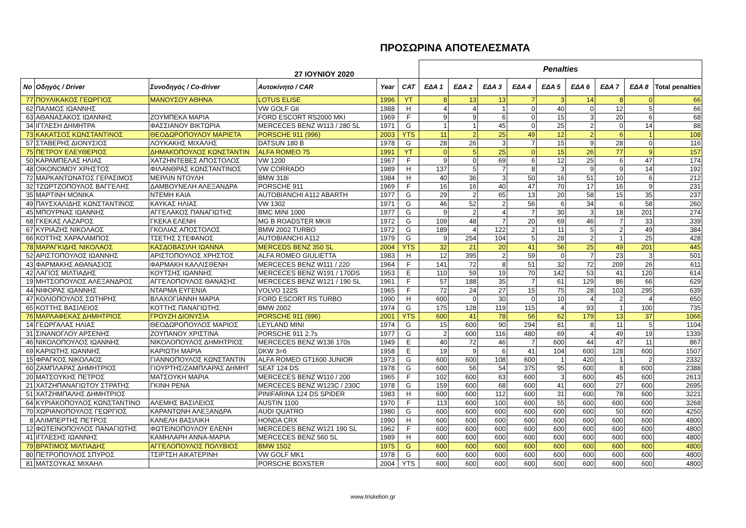ΠΡΟΣΩΡΙΝΑ ΑΠΟΤΕΛΕΣΜΑΤΑ
| 27 ΙΟΥΝΙΟΥ 2020 | | | | | | Penalties | | | | | | | | |
| No | Οδηγός / Driver | Συνοδηγός / Co-driver | Αυτοκίνητο / CAR | Year | CAT | ΕΔΑ 1 | ΕΔΑ 2 | ΕΔΑ 3 | ΕΔΑ 4 | ΕΔΑ 5 | ΕΔΑ 6 | ΕΔΑ 7 | ΕΔΑ 8 | Total penalties |
| 77 | ΠΟΥΛΙΚΑΚΟΣ ΓΕΩΡΓΙΟΣ | ΜΑΝΟΥΣΟΥ ΑΘΗΝΑ | LOTUS ELISE | 1996 | YT | 8 | 13 | 13 | 7 | 3 | 14 | 8 | 0 | 66 |
| 62 | ΠΑΛΜΟΣ ΙΩΑΝΝΗΣ | | VW GOLF Gti | 1988 | H | 4 | 4 | 1 | 0 | 40 | 0 | 12 | 5 | 66 |
| 63 | ΑΘΑΝΑΣΑΚΟΣ ΙΩΑΝΝΗΣ | ΖΟΥΜΠΕΚΑ ΜΑΡΙΑ | FORD ESCORT RS2000 MKI | 1969 | F | 9 | 9 | 6 | 0 | 15 | 3 | 20 | 6 | 68 |
| 34 | ΙΓΓΛΕΣΗ ΔΗΜΗΤΡΑ | ΦΑΣΣΙΑΝΟΥ ΒΙΚΤΩΡΙΑ | MERCECES BENZ W113 / 280 SL | 1971 | G | 1 | 1 | 45 | 0 | 25 | 2 | 0 | 14 | 88 |
| 73 | ΚΑΚΑΤΣΟΣ ΚΩΝΣΤΑΝΤΙΝΟΣ | ΘΕΟΔΩΡΟΠΟΥΛΟΥ ΜΑΡΙΕΤΑ | PORSCHE 911 (996) | 2003 | YTS | 11 | 2 | 25 | 49 | 12 | 2 | 6 | 1 | 108 |
| 57 | ΣΤΑΒΕΡΗΣ ΔΙΟΝΥΣΙΟΣ | ΛΟΥΚΑΚΗΣ ΜΙΧΑΛΗΣ | DATSUN 180 B | 1978 | G | 28 | 26 | 3 | 7 | 15 | 9 | 28 | 0 | 116 |
| 75 | ΠΕΤΡΟΥ ΕΛΕΥΘΕΡΙΟΣ | ΔΗΜΑΚΌΠΟΥΛΟΣ ΚΩΝΣΤΑΝΤΙΝ | ALFA ROMEO 75 | 1991 | YT | 0 | 5 | 25 | 0 | 15 | 26 | 77 | 9 | 157 |
| 50 | ΚΑΡΑΜΠΕΛΑΣ ΗΛΙΑΣ | ΧΑΤΖΗΝΤΕΒΕΣ ΑΠΟΣΤΟΛΟΣ | VW 1200 | 1967 | F | 9 | 0 | 69 | 6 | 12 | 25 | 6 | 47 | 174 |
| 48 | ΟΙΚΟΝΟΜΟΥ ΧΡΗΣΤΟΣ | ΦΙΛΑΝΘΡΑΣ ΚΩΝΣΤΑΝΤΙΝΟΣ | VW CORRADO | 1989 | H | 137 | 5 | 7 | 8 | 3 | 9 | 9 | 14 | 192 |
| 72 | ΜΑΡΚΑΝΤΩΝΑΤΟΣ ΓΕΡΑΣΙΜΟΣ | ΜΕΡΛΙΝ ΝΤΟΥΛΗ | BMW 318i | 1984 | H | 40 | 36 | 3 | 50 | 16 | 51 | 10 | 6 | 212 |
| 32 | ΤΖΩΡΤΖΟΠΟΥΛΟΣ ΒΑΓΓΕΛΗΣ | ΔΑΜΒΟΥΝΕΛΗ ΑΛΕΞΑΝΔΡΑ | PORSCHE 911 | 1969 | F | 16 | 16 | 40 | 47 | 70 | 17 | 16 | 9 | 231 |
| 35 | ΜΑΡΤΙΝΗ ΜΟΝΙΚΑ | ΝΤΕΜΗ ΚΑΙΑ | AUTOBIANCHI A112 ABARTH | 1977 | G | 29 | 2 | 65 | 13 | 20 | 58 | 15 | 35 | 237 |
| 49 | ΠΑΥΣΧΑΛΙΔΗΣ ΚΩΝΣΤΑΝΤΙΝΟΣ | ΚΑΥΚΑΣ ΗΛΙΑΣ | VW 1302 | 1971 | G | 46 | 52 | 2 | 56 | 6 | 34 | 6 | 58 | 260 |
| 45 | ΜΠΟΥΡΝΑΣ ΙΩΑΝΝΗΣ | ΑΓΓΕΛΑΚΟΣ ΠΑΝΑΓΙΩΤΗΣ | BMC MINI 1000 | 1977 | G | 9 | 2 | 4 | 7 | 30 | 3 | 18 | 201 | 274 |
| 68 | ΓΚΕΚΑΣ ΛΑΖΑΡΟΣ | ΓΚΕΚΑ ΕΛΕΝΗ | MG B ROADSTER MKIII | 1972 | G | 109 | 48 | 7 | 20 | 69 | 46 | 7 | 33 | 339 |
| 67 | ΚΥΡΙΑΖΗΣ ΝΙΚΟΛΑΟΣ | ΓΚΟΛΙΑΣ ΑΠΟΣΤΟΛΟΣ | BMW 2002 TURBO | 1972 | G | 189 | 4 | 122 | 2 | 11 | 5 | 2 | 49 | 384 |
| 66 | ΚΟΤΤΗΣ ΧΑΡΑΛΑΜΠΟΣ | ΤΣΕΤΗΣ ΣΤΕΦΑΝΟΣ | AUTOBIANCHI A112 | 1979 | G | 9 | 254 | 104 | 5 | 28 | 2 | 1 | 25 | 428 |
| 78 | ΜΑΡΑΓΚΙΔΗΣ ΝΙΚΟΛΑΟΣ | ΚΑΣΔΟΒΑΣΙΛΗ ΙΩΑΝΝΑ | MERCEDS BENZ 350 SL | 2004 | YTS | 32 | 21 | 20 | 41 | 56 | 25 | 49 | 201 | 445 |
| 52 | ΑΡΙΣΤΟΠΟΥΛΟΣ ΙΩΑΝΝΗΣ | ΑΡΙΣΤΟΠΟΥΛΟΣ ΧΡΗΣΤΟΣ | ALFA ROMEO GIULIETTA | 1983 | H | 12 | 395 | 2 | 59 | 0 | 7 | 23 | 3 | 501 |
| 43 | ΦΑΡΜΑΚΗΣ ΑΘΑΝΑΣΙΟΣ | ΦΑΡΜΑΚΗ ΚΑΛΛΙΣΘΕΝΗ | MERCECES BENZ W111 / 220 | 1964 | F | 141 | 72 | 8 | 51 | 32 | 72 | 209 | 26 | 611 |
| 42 | ΛΑΓΙΟΣ ΜΙΛΤΙΑΔΗΣ | ΚΟΥΤΣΗΣ ΙΩΑΝΝΗΣ | MERCECES BENZ W191 / 170DS | 1953 | E | 110 | 59 | 19 | 70 | 142 | 53 | 41 | 120 | 614 |
| 19 | ΜΗΤΣΟΠΟΥΛΟΣ ΑΛΕΞΑΝΔΡΟΣ | ΑΓΓΕΛΟΠΟΥΛΟΣ ΘΑΝΑΣΗΣ | MERCECES BENZ W121 / 190 SL | 1961 | F | 57 | 188 | 35 | 7 | 61 | 129 | 86 | 66 | 629 |
| 44 | ΝΙΦΟΡΑΣ ΙΩΑΝΝΗΣ | ΝΤΑΡΜΑ ΕΥΓΕΝΙΑ | VOLVO 122S | 1965 | F | 72 | 24 | 27 | 15 | 75 | 28 | 103 | 295 | 639 |
| 47 | ΚΟΛΙΟΠΟΥΛΟΣ ΣΩΤΗΡΗΣ | ΒΛΑΧΟΓΙΑΝΝΗ ΜΑΡΙΑ | FORD ESCORT RS TURBO | 1990 | H | 600 | 0 | 30 | 0 | 10 | 4 | 2 | 4 | 650 |
| 65 | ΚΟΤΤΗΣ ΒΑΣΙΛΕΙΟΣ | ΚΟΤΤΗΣ ΠΑΝΑΓΙΩΤΗΣ | BMW 2002 | 1974 | G | 175 | 128 | 119 | 115 | 4 | 93 | 1 | 100 | 735 |
| 76 | ΜΑΡΛΑΦΕΚΑΣ ΔΗΜΗΤΡΙΟΣ | ΓΡΟΥΖΗ ΔΙΟΝΥΣΙΑ | PORSCHE 911 (996) | 2001 | YTS | 600 | 41 | 78 | 56 | 62 | 179 | 13 | 37 | 1066 |
| 14 | ΓΕΩΡΓΑΛΑΣ ΗΛΙΑΣ | ΘΕΟΔΩΡΟΠΟΥΛΟΣ ΜΑΡΙΟΣ | LEYLAND MINI | 1974 | G | 15 | 600 | 90 | 294 | 81 | 8 | 11 | 5 | 1104 |
| 31 | ΣΙΝΑΝΟΓΛΟΥ ΑΡΣΕΝΗΣ | ΖΟΥΠΑΝΟΥ ΧΡΙΣΤΙΝΑ | PORSCHE 911 2.7s | 1977 | G | 2 | 600 | 116 | 480 | 69 | 4 | 49 | 19 | 1339 |
| 46 | ΝΙΚΟΛΟΠΟΥΛΟΣ ΙΩΑΝΝΗΣ | ΝΙΚΟΛΟΠΟΥΛΟΣ ΔΗΜΗΤΡΙΟΣ | MERCECES BENZ W136 170s | 1949 | E | 40 | 72 | 46 | 7 | 600 | 44 | 47 | 11 | 867 |
| 69 | ΚΑΡΙΩΤΗΣ ΙΩΑΝΝΗΣ | ΚΑΡΙΩΤΗ ΜΑΡΙΑ | DKW 3=6 | 1958 | E | 19 | 9 | 6 | 41 | 104 | 600 | 128 | 600 | 1507 |
| 15 | ΦΡΑΓΚΟΣ ΝΙΚΟΛΑΟΣ | ΓΙΑΝΝΟΠΟΥΛΟΣ ΚΩΝΣΤΑΝΤΙΝ | ALFA ROMEO GT1600 JUNIOR | 1973 | G | 600 | 600 | 108 | 600 | 1 | 420 | 1 | 2 | 2332 |
| 60 | ΖΑΜΠΛΑΡΑΣ ΔΗΜΗΤΡΙΟΣ | ΓΙΟΥΡΤΗΣ/ΖΑΜΠΛΑΡΑΣ ΔΗΜΗΤ | SEAT 124 DS | 1978 | G | 600 | 56 | 54 | 375 | 95 | 600 | 8 | 600 | 2388 |
| 20 | ΜΑΤΣΟΥΚΗΣ ΠΕΤΡΟΣ | ΜΑΤΣΟΥΚΗ ΜΑΡΙΑ | MERCECES BENZ W110 / 200 | 1965 | F | 102 | 600 | 63 | 600 | 3 | 600 | 45 | 600 | 2613 |
| 21 | ΧΑΤΖΗΠΑΝΑΓΙΩΤΟΥ ΣΤΡΑΤΗΣ | ΓΚΙΝΗ ΡΕΝΑ | MERCECES BENZ W123C / 230C | 1978 | G | 159 | 600 | 68 | 600 | 41 | 600 | 27 | 600 | 2695 |
| 51 | ΧΑΤΖΗΜΠΑΛΗΣ ΔΗΜΗΤΡΙΟΣ | | PINIFARINA 124 DS SPIDER | 1983 | H | 600 | 600 | 112 | 600 | 31 | 600 | 78 | 600 | 3221 |
| 64 | ΚΥΡΙΑΚΟΠΟΥΛΟΣ ΚΩΝΣΤΑΝΤΙΝΟ | ΑΛΕΜΗΣ ΒΑΣΙΛΕΙΟΣ | AUSTIN 1100 | 1970 | F | 113 | 600 | 100 | 600 | 55 | 600 | 600 | 600 | 3268 |
| 70 | ΧΩΡΙΑΝΟΠΟΥΛΟΣ ΓΕΩΡΓΙΟΣ | ΚΑΡΑΝΤΩΝΗ ΑΛΕΞΑΝΔΡΑ | AUDI QUATRO | 1980 | G | 600 | 600 | 600 | 600 | 600 | 600 | 50 | 600 | 4250 |
| 8 | ΑΛΙΜΠΕΡΤΗΣ ΠΕΤΡΟΣ | ΚΑΝΕΛΗ ΒΑΣΙΛΙΚΗ | HONDA CRX | 1990 | H | 600 | 600 | 600 | 600 | 600 | 600 | 600 | 600 | 4800 |
| 12 | ΦΩΤΕΙΝΟΠΟΥΛΟΣ ΠΑΝΑΓΙΩΤΗΣ | ΦΩΤΕΙΝΟΠΟΥΛΟΥ ΕΛΕΝΗ | MERCEDES BENZ W121 190 SL | 1962 | F | 600 | 600 | 600 | 600 | 600 | 600 | 600 | 600 | 4800 |
| 41 | ΙΓΓΛΕΣΗΣ ΙΩΑΝΝΗΣ | ΚΑΜΗΛΑΡΗ ΑΝΝΑ-ΜΑΡΙΑ | MERCECES BENZ 560 SL | 1989 | H | 600 | 600 | 600 | 600 | 600 | 600 | 600 | 600 | 4800 |
| 79 | ΒΡΑΤΙΜΟΣ ΜΙΛΤΙΑΔΗΣ | ΑΓΓΕΛΟΠΟΥΛΟΣ ΠΟΛΥΒΙΟΣ | BMW 1502 | 1975 | G | 600 | 600 | 600 | 600 | 600 | 600 | 600 | 600 | 4800 |
| 80 | ΠΕΤΡΟΠΟΥΛΟΣ ΣΠΥΡΟΣ | ΤΣΙΡΤΣΗ ΑΙΚΑΤΕΡΙΝΗ | VW GOLF MK1 | 1978 | G | 600 | 600 | 600 | 600 | 600 | 600 | 600 | 600 | 4800 |
| 81 | ΜΑΤΣΟΥΚΑΣ ΜΙΧΑΗΛ | | PORSCHE BOXSTER | 2004 | YTS | 600 | 600 | 600 | 600 | 600 | 600 | 600 | 600 | 4800 |
www.triskelion.gr